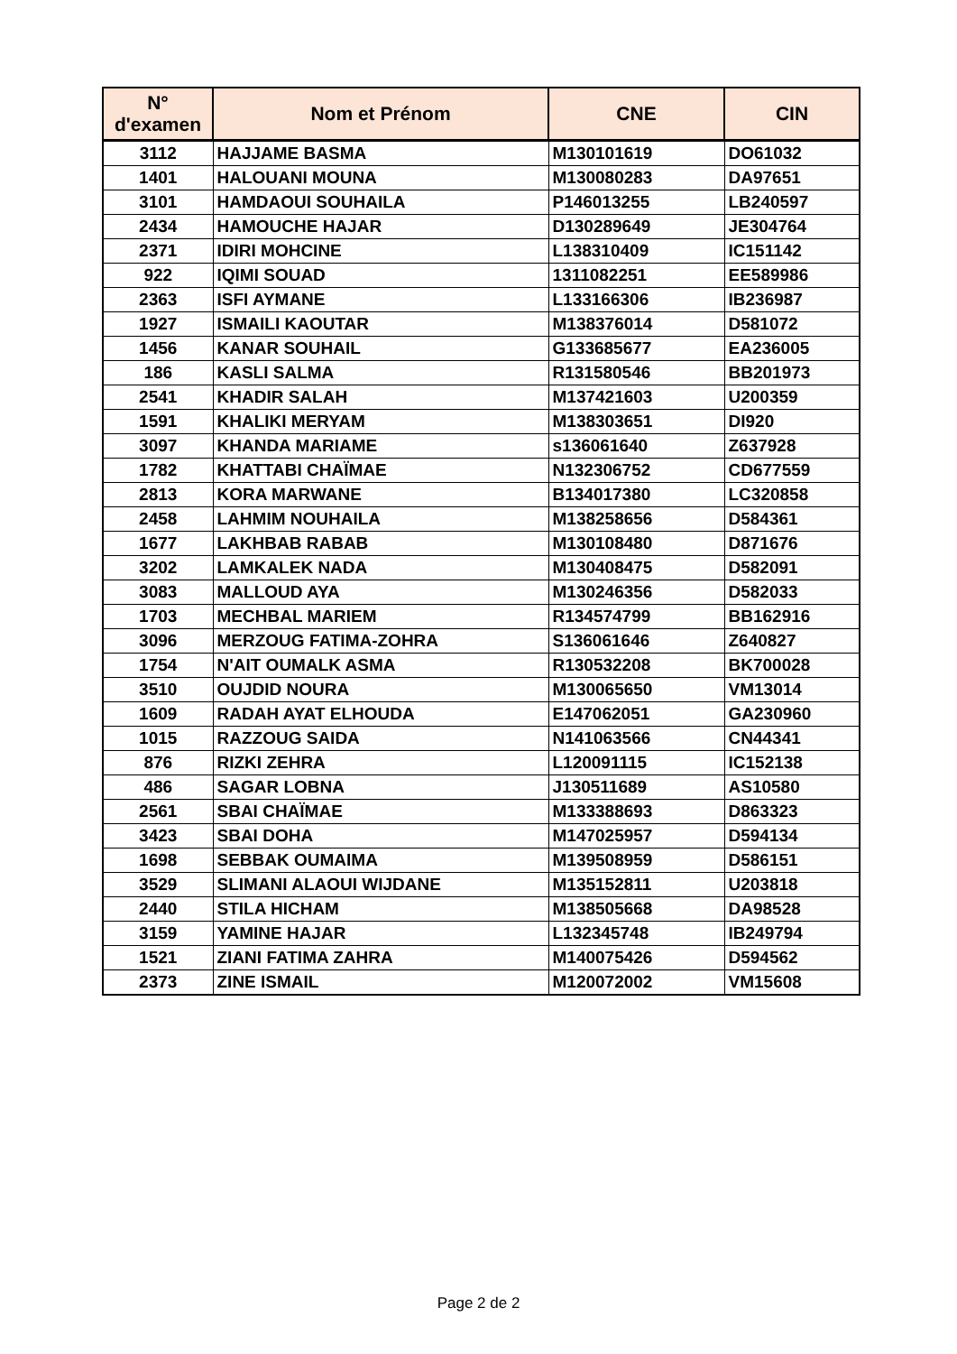| N° d'examen | Nom et Prénom | CNE | CIN |
| --- | --- | --- | --- |
| 3112 | HAJJAME BASMA | M130101619 | DO61032 |
| 1401 | HALOUANI MOUNA | M130080283 | DA97651 |
| 3101 | HAMDAOUI SOUHAILA | P146013255 | LB240597 |
| 2434 | HAMOUCHE HAJAR | D130289649 | JE304764 |
| 2371 | IDIRI MOHCINE | L138310409 | IC151142 |
| 922 | IQIMI SOUAD | 1311082251 | EE589986 |
| 2363 | ISFI AYMANE | L133166306 | IB236987 |
| 1927 | ISMAILI KAOUTAR | M138376014 | D581072 |
| 1456 | KANAR SOUHAIL | G133685677 | EA236005 |
| 186 | KASLI SALMA | R131580546 | BB201973 |
| 2541 | KHADIR SALAH | M137421603 | U200359 |
| 1591 | KHALIKI MERYAM | M138303651 | DI920 |
| 3097 | KHANDA MARIAME | s136061640 | Z637928 |
| 1782 | KHATTABI CHAÏMAE | N132306752 | CD677559 |
| 2813 | KORA MARWANE | B134017380 | LC320858 |
| 2458 | LAHMIM NOUHAILA | M138258656 | D584361 |
| 1677 | LAKHBAB RABAB | M130108480 | D871676 |
| 3202 | LAMKALEK NADA | M130408475 | D582091 |
| 3083 | MALLOUD AYA | M130246356 | D582033 |
| 1703 | MECHBAL MARIEM | R134574799 | BB162916 |
| 3096 | MERZOUG FATIMA-ZOHRA | S136061646 | Z640827 |
| 1754 | N'AIT OUMALK ASMA | R130532208 | BK700028 |
| 3510 | OUJDID NOURA | M130065650 | VM13014 |
| 1609 | RADAH AYAT ELHOUDA | E147062051 | GA230960 |
| 1015 | RAZZOUG SAIDA | N141063566 | CN44341 |
| 876 | RIZKI ZEHRA | L120091115 | IC152138 |
| 486 | SAGAR LOBNA | J130511689 | AS10580 |
| 2561 | SBAI CHAÏMAE | M133388693 | D863323 |
| 3423 | SBAI DOHA | M147025957 | D594134 |
| 1698 | SEBBAK OUMAIMA | M139508959 | D586151 |
| 3529 | SLIMANI ALAOUI WIJDANE | M135152811 | U203818 |
| 2440 | STILA HICHAM | M138505668 | DA98528 |
| 3159 | YAMINE HAJAR | L132345748 | IB249794 |
| 1521 | ZIANI FATIMA ZAHRA | M140075426 | D594562 |
| 2373 | ZINE ISMAIL | M120072002 | VM15608 |
Page 2 de 2